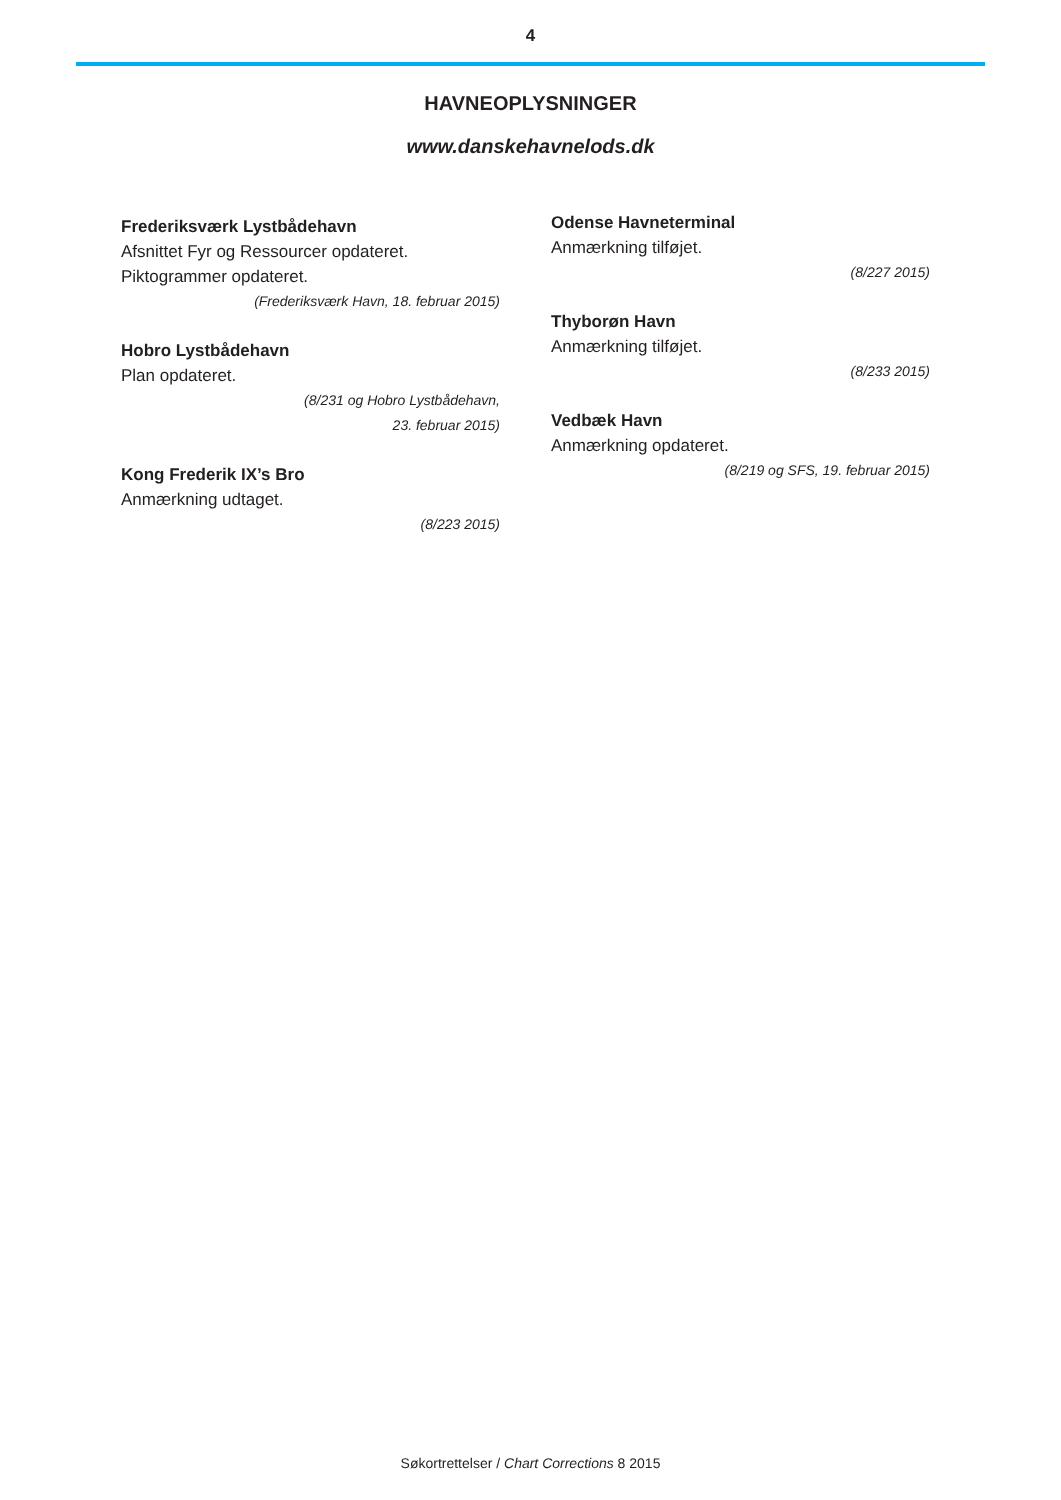4
HAVNEOPLYSNINGER
www.danskehavnelods.dk
Frederiksværk Lystbådehavn
Afsnittet Fyr og Ressourcer opdateret.
Piktogrammer opdateret.
(Frederiksværk Havn, 18. februar 2015)
Hobro Lystbådehavn
Plan opdateret.
(8/231 og Hobro Lystbådehavn,
23. februar 2015)
Kong Frederik IX’s Bro
Anmærkning udtaget.
(8/223 2015)
Odense Havneterminal
Anmærkning tilføjet.
(8/227 2015)
Thyborøn Havn
Anmærkning tilføjet.
(8/233 2015)
Vedbæk Havn
Anmærkning opdateret.
(8/219 og SFS, 19. februar 2015)
Søkortrettelser / Chart Corrections 8 2015